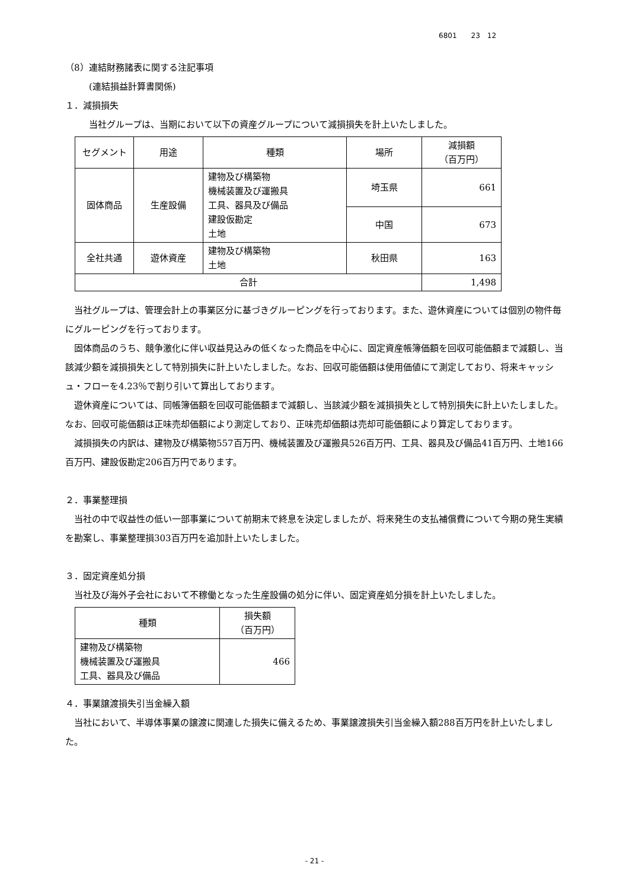6801　　23　12
（8）連結財務諸表に関する注記事項
(連結損益計算書関係)
１．減損損失
当社グループは、当期において以下の資産グループについて減損損失を計上いたしました。
| セグメント | 用途 | 種類 | 場所 | 減損額 （百万円） |
| --- | --- | --- | --- | --- |
| 固体商品 | 生産設備 | 建物及び構築物 機械装置及び運搬具 工具、器具及び備品 建設仮勘定 土地 | 埼玉県 | 661 |
| | | | 中国 | 673 |
| 全社共通 | 遊休資産 | 建物及び構築物 土地 | 秋田県 | 163 |
| 合計 | | | | 1,498 |
当社グループは、管理会計上の事業区分に基づきグルーピングを行っております。また、遊休資産については個別の物件毎にグルーピングを行っております。
固体商品のうち、競争激化に伴い収益見込みの低くなった商品を中心に、固定資産帳簿価額を回収可能価額まで減額し、当該減少額を減損損失として特別損失に計上いたしました。なお、回収可能価額は使用価値にて測定しており、将来キャッシュ・フローを4.23％で割り引いて算出しております。
遊休資産については、同帳簿価額を回収可能価額まで減額し、当該減少額を減損損失として特別損失に計上いたしました。なお、回収可能価額は正味売却価額により測定しており、正味売却価額は売却可能価額により算定しております。
減損損失の内訳は、建物及び構築物557百万円、機械装置及び運搬具526百万円、工具、器具及び備品41百万円、土地166百万円、建設仮勘定206百万円であります。
２．事業整理損
当社の中で収益性の低い一部事業について前期末で終息を決定しましたが、将来発生の支払補償費について今期の発生実績を勘案し、事業整理損303百万円を追加計上いたしました。
３．固定資産処分損
当社及び海外子会社において不稼働となった生産設備の処分に伴い、固定資産処分損を計上いたしました。
| 種類 | 損失額 （百万円） |
| --- | --- |
| 建物及び構築物 機械装置及び運搬具 工具、器具及び備品 | 466 |
４．事業譲渡損失引当金繰入額
当社において、半導体事業の譲渡に関連した損失に備えるため、事業譲渡損失引当金繰入額288百万円を計上いたしました。
- 21 -